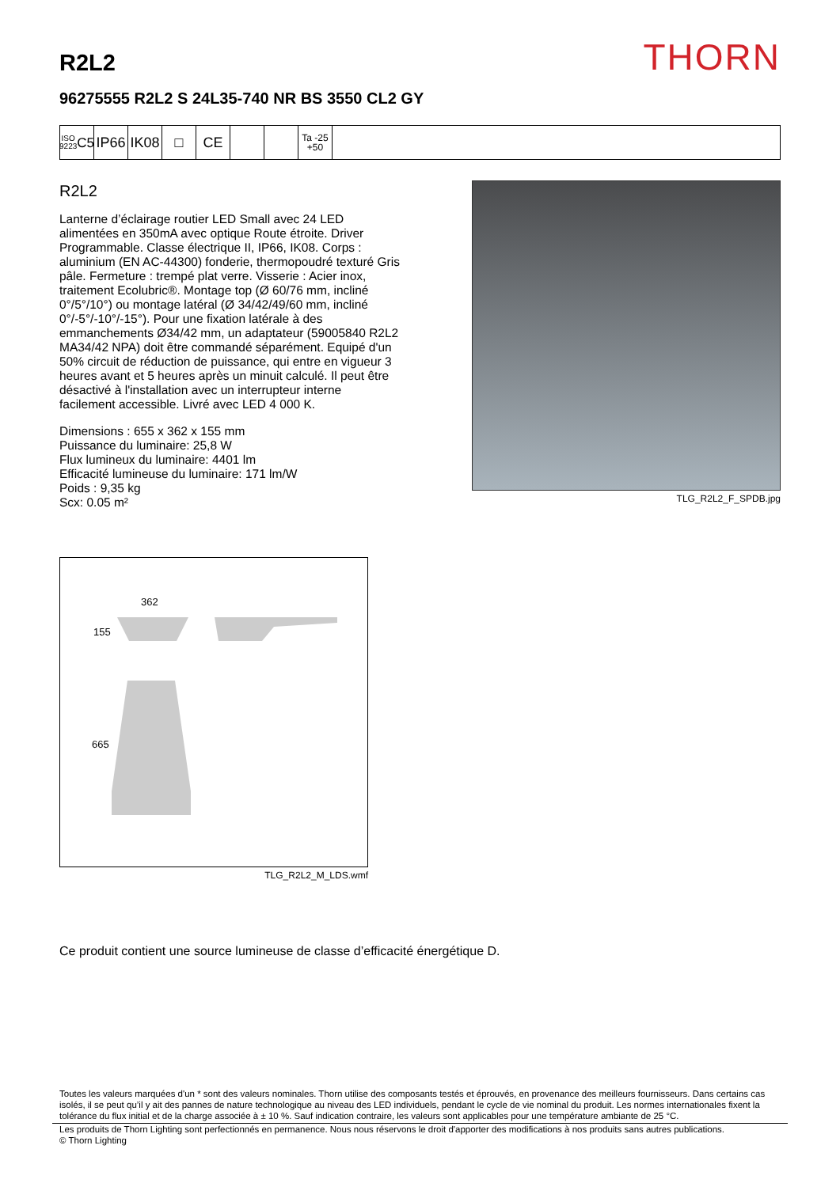R2L2
THORN
96275555 R2L2 S 24L35-740 NR BS 3550 CL2 GY
ISO 9223
C5
IP66
IK08
□ CE
Ta -25
+50
R2L2
Lanterne d’éclairage routier LED Small avec 24 LED alimentées en 350mA avec optique Route étroite. Driver Programmable. Classe électrique II, IP66, IK08. Corps : aluminium (EN AC-44300) fonderie, thermopoudré texturé Gris pâle. Fermeture : trempé plat verre. Visserie : Acier inox, traitement Ecolubric®. Montage top (Ø 60/76 mm, incliné 0°/5°/10°) ou montage latéral (Ø 34/42/49/60 mm, incliné 0°/-5°/-10°/-15°). Pour une fixation latérale à des emmanchements Ø34/42 mm, un adaptateur (59005840 R2L2 MA34/42 NPA) doit être commandé séparément. Equipé d'un 50% circuit de réduction de puissance, qui entre en vigueur 3 heures avant et 5 heures après un minuit calculé. Il peut être désactivé à l'installation avec un interrupteur interne facilement accessible. Livré avec LED 4 000 K.
Dimensions : 655 x 362 x 155 mm
Puissance du luminaire: 25,8 W
Flux lumineux du luminaire: 4401 lm
Efficacité lumineuse du luminaire: 171 lm/W
Poids : 9,35 kg
Scx: 0.05 m²
TLG_R2L2_F_SPDB.jpg
362
155
665
TLG_R2L2_M_LDS.wmf
Ce produit contient une source lumineuse de classe d’efficacité énergétique D.
Toutes les valeurs marquées d'un * sont des valeurs nominales. Thorn utilise des composants testés et éprouvés, en provenance des meilleurs fournisseurs. Dans certains cas isolés, il se peut qu’il y ait des pannes de nature technologique au niveau des LED individuels, pendant le cycle de vie nominal du produit. Les normes internationales fixent la tolérance du flux initial et de la charge associée à ± 10 %. Sauf indication contraire, les valeurs sont applicables pour une température ambiante de 25 °C.
Les produits de Thorn Lighting sont perfectionnés en permanence. Nous nous réservons le droit d'apporter des modifications à nos produits sans autres publications.
© Thorn Lighting